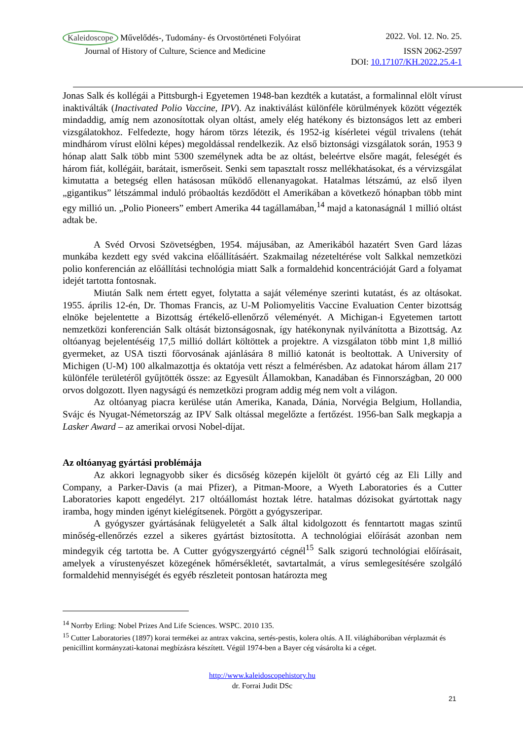Kaleidoscope Művelődés-, Tudomány- és Orvostörténeti Folyóirat
2022. Vol. 12. No. 25.
Journal of History of Culture, Science and Medicine
ISSN 2062-2597
DOI: 10.17107/KH.2022.25.4-1
Jonas Salk és kollégái a Pittsburgh-i Egyetemen 1948-ban kezdték a kutatást, a formalinnal elölt vírust inaktiválták (Inactivated Polio Vaccine, IPV). Az inaktiválást különféle körülmények között végezték mindaddig, amíg nem azonosítottak olyan oltást, amely elég hatékony és biztonságos lett az emberi vizsgálatokhoz. Felfedezte, hogy három törzs létezik, és 1952-ig kísérletei végül trivalens (tehát mindhárom vírust elölni képes) megoldással rendelkezik. Az első biztonsági vizsgálatok során, 1953 9 hónap alatt Salk több mint 5300 személynek adta be az oltást, beleértve elsőre magát, feleségét és három fiát, kollégáit, barátait, ismerőseit. Senki sem tapasztalt rossz mellékhatásokat, és a vérvizsgálat kimutatta a betegség ellen hatásosan működő ellenanyagokat. Hatalmas létszámú, az első ilyen „gigantikus” létszámmal induló próbaoltás kezdődött el Amerikában a következő hónapban több mint egy millió un. „Polio Pioneers” embert Amerika 44 tagállamában,<sup>14</sup> majd a katonaságnál 1 millió oltást adtak be.
A Svéd Orvosi Szövetségben, 1954. májusában, az Amerikából hazatért Sven Gard lázas munkába kezdett egy svéd vakcina előállításáért. Szakmailag nézeteltérése volt Salkkal nemzetközi polio konferencián az előállítási technológia miatt Salk a formaldehid koncentrációját Gard a folyamat idejét tartotta fontosnak.
Miután Salk nem értett egyet, folytatta a saját véleménye szerinti kutatást, és az oltásokat. 1955. április 12-én, Dr. Thomas Francis, az U-M Poliomyelitis Vaccine Evaluation Center bizottság elnöke bejelentette a Bizottság értékelő-ellenőrző véleményét. A Michigan-i Egyetemen tartott nemzetközi konferencián Salk oltását biztonságosnak, így hatékonynak nyilvánította a Bizottság. Az oltóanyag bejelentéséig 17,5 millió dollárt költöttek a projektre. A vizsgálaton több mint 1,8 millió gyermeket, az USA tiszti főorvosának ajánlására 8 millió katonát is beoltottak. A University of Michigen (U-M) 100 alkalmazottja és oktatója vett részt a felmérésben. Az adatokat három állam 217 különféle területéről gyűjtötték össze: az Egyesült Államokban, Kanadában és Finnországban, 20 000 orvos dolgozott. Ilyen nagyságú és nemzetközi program addig még nem volt a világon.
Az oltóanyag piacra kerülése után Amerika, Kanada, Dánia, Norvégia Belgium, Hollandia, Svájc és Nyugat-Németország az IPV Salk oltással megelőzte a fertőzést. 1956-ban Salk megkapja a Lasker Award – az amerikai orvosi Nobel-díjat.
Az oltóanyag gyártási problémája
Az akkori legnagyobb siker és dicsőség közepén kijelölt öt gyártó cég az Eli Lilly and Company, a Parker-Davis (a mai Pfizer), a Pitman-Moore, a Wyeth Laboratories és a Cutter Laboratories kapott engedélyt. 217 oltóállomást hoztak létre. hatalmas dózisokat gyártottak nagy iramba, hogy minden igényt kielégítsenek. Pörgött a gyógyszeripar.
A gyógyszer gyártásának felügyeletét a Salk által kidolgozott és fenntartott magas szintű minőség-ellenőrzés ezzel a sikeres gyártást biztosította. A technológiai előírását azonban nem mindegyik cég tartotta be. A Cutter gyógyszergyártó cégnél<sup>15</sup> Salk szigorú technológiai előírásait, amelyek a vírustenyészet közegének hőmérsékletét, savtartalmát, a vírus semlegesítésére szolgáló formaldehid mennyiségét és egyéb részleteit pontosan határozta meg
<sup>14</sup> Norrby Erling: Nobel Prizes And Life Sciences. WSPC. 2010 135.
<sup>15</sup> Cutter Laboratories (1897) korai termékei az antrax vakcina, sertés-pestis, kolera oltás. A II. világháborúban vérplazmát és penicillint kormányzati-katonai megbízásra készített. Végül 1974-ben a Bayer cég vásárolta ki a céget.
http://www.kaleidoscopehistory.hu
dr. Forrai Judit DSc
21